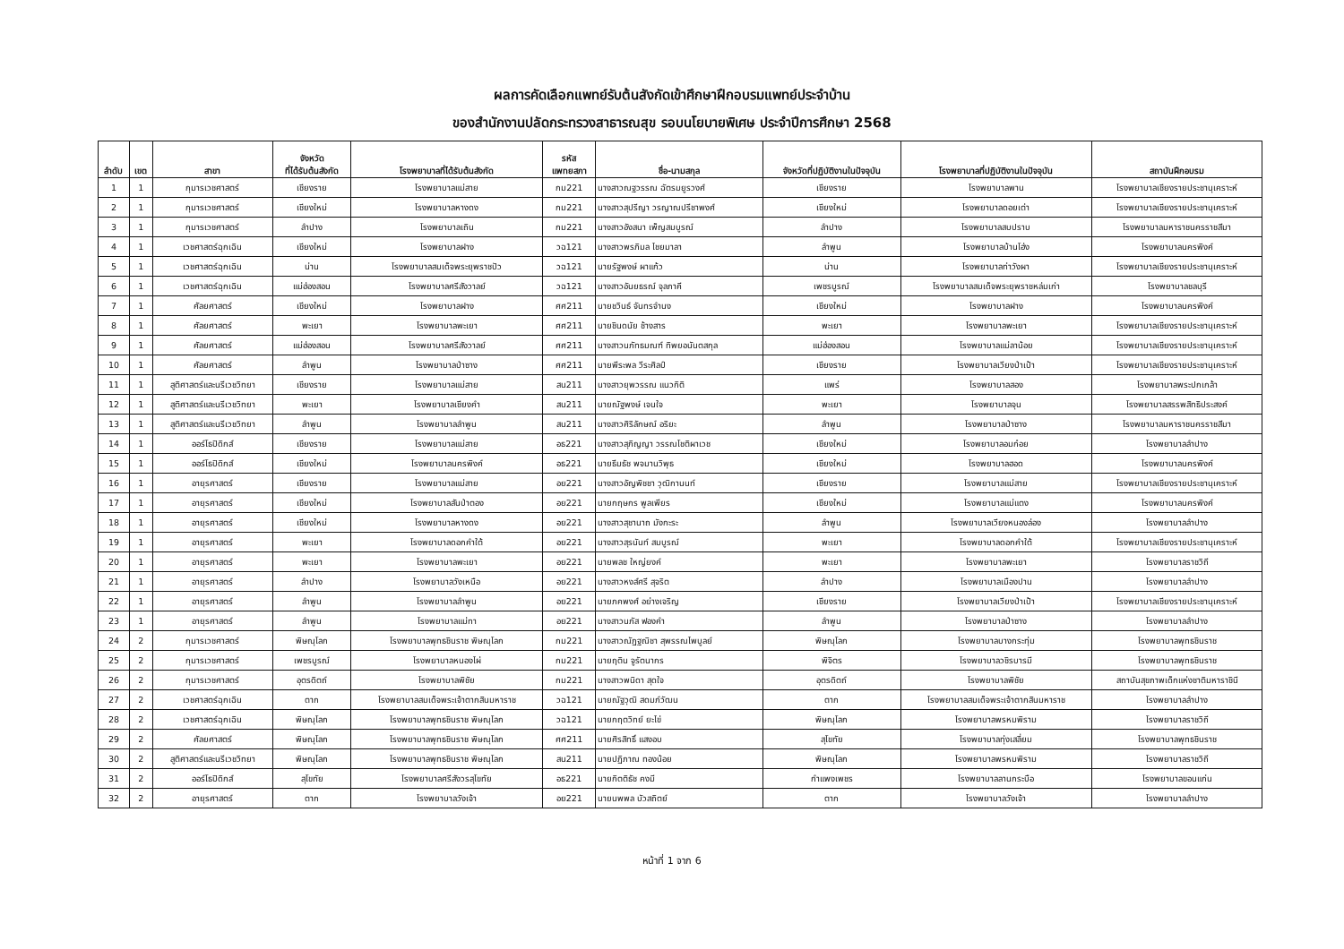ผลการคัดเลือกแพทย์รับต้นสังกัดเข้าศึกษาฝึกอบรมแพทย์ประจำบ้าน
ของสำนักงานปลัดกระทรวงสาธารณสุข รอบนโยบายพิเศษ ประจำปีการศึกษา 2568
| ลำดับ | เขต | สาขา | จังหวัด ที่ได้รับต้นสังกัด | โรงพยาบาลที่ได้รับต้นสังกัด | รหัส แพทยสภา | ชื่อ-นามสกุล | จังหวัดที่ปฏิบัติงานในปัจจุบัน | โรงพยาบาลที่ปฏิบัติงานในปัจจุบัน | สถาบันฝึกอบรม |
| --- | --- | --- | --- | --- | --- | --- | --- | --- | --- |
| 1 | 1 | กุมารเวชศาสตร์ | เชียงราย | โรงพยาบาลแม่สาย | กม221 | นางสาวณฐวรรณ ฉัตรมยูรวงศ์ | เชียงราย | โรงพยาบาลพาน | โรงพยาบาลเชียงรายประชานุเคราะห์ |
| 2 | 1 | กุมารเวชศาสตร์ | เชียงใหม่ | โรงพยาบาลหางดง | กม221 | นางสาวสุปรีญา วรญาณปรีชาพงศ์ | เชียงใหม่ | โรงพยาบาลดอยเต่า | โรงพยาบาลเชียงรายประชานุเคราะห์ |
| 3 | 1 | กุมารเวชศาสตร์ | ลำปาง | โรงพยาบาลเถิน | กม221 | นางสาวอังสนา เพ็ญสมบูรณ์ | ลำปาง | โรงพยาบาลสบปราบ | โรงพยาบาลมหาราชนครราชสีมา |
| 4 | 1 | เวชศาสตร์ฉุกเฉิน | เชียงใหม่ | โรงพยาบาลฝาง | วฉ121 | นางสาวพรภิมล ไชยมาลา | ลำพูน | โรงพยาบาลบ้านโฮ่ง | โรงพยาบาลนครพิงค์ |
| 5 | 1 | เวชศาสตร์ฉุกเฉิน | น่าน | โรงพยาบาลสมเด็จพระยุพราชปัว | วฉ121 | นายรัฐพงษ์ ผาแก้ว | น่าน | โรงพยาบาลท่าวังผา | โรงพยาบาลเชียงรายประชานุเคราะห์ |
| 6 | 1 | เวชศาสตร์ฉุกเฉิน | แม่ฮ่องสอน | โรงพยาบาลศรีสังวาลย์ | วฉ121 | นางสาวอันยธรณ์ จุลภาคี | เพชรบูรณ์ | โรงพยาบาลสมเด็จพระยุพราชหล่มเก่า | โรงพยาบาลชลบุรี |
| 7 | 1 | ศัลยศาสตร์ | เชียงใหม่ | โรงพยาบาลฝาง | ศศ211 | นายชวินธ์ จันทรจำนง | เชียงใหม่ | โรงพยาบาลฝาง | โรงพยาบาลนครพิงค์ |
| 8 | 1 | ศัลยศาสตร์ | พะเยา | โรงพยาบาลพะเยา | ศศ211 | นายชินดนัย ช้างสาร | พะเยา | โรงพยาบาลพะเยา | โรงพยาบาลเชียงรายประชานุเคราะห์ |
| 9 | 1 | ศัลยศาสตร์ | แม่ฮ่องสอน | โรงพยาบาลศรีสังวาลย์ | ศศ211 | นางสาวนภัทธมณฑ์ ทิพยอนันตสกุล | แม่ฮ่องสอน | โรงพยาบาลแม่ลาน้อย | โรงพยาบาลเชียงรายประชานุเคราะห์ |
| 10 | 1 | ศัลยศาสตร์ | ลำพูน | โรงพยาบาลป่าซาง | ศศ211 | นายพีระพล วีระศิลป์ | เชียงราย | โรงพยาบาลเวียงป่าเป้า | โรงพยาบาลเชียงรายประชานุเคราะห์ |
| 11 | 1 | สูติศาสตร์และนรีเวชวิทยา | เชียงราย | โรงพยาบาลแม่สาย | สน211 | นางสาวยุพวรรณ แนวกิติ | แพร่ | โรงพยาบาลสอง | โรงพยาบาลพระปกเกล้า |
| 12 | 1 | สูติศาสตร์และนรีเวชวิทยา | พะเยา | โรงพยาบาลเชียงคำ | สน211 | นายณัฐพงษ์ เจนใจ | พะเยา | โรงพยาบาลจุน | โรงพยาบาลสรรพสิทธิประสงค์ |
| 13 | 1 | สูติศาสตร์และนรีเวชวิทยา | ลำพูน | โรงพยาบาลลำพูน | สน211 | นางสาวศิริลักษณ์ อริยะ | ลำพูน | โรงพยาบาลป่าซาง | โรงพยาบาลมหาราชนครราชสีมา |
| 14 | 1 | ออร์โธปิดิกส์ | เชียงราย | โรงพยาบาลแม่สาย | อธ221 | นางสาวสุภิญญา วรรณโชติผาเวช | เชียงใหม่ | โรงพยาบาลอมก๋อย | โรงพยาบาลลำปาง |
| 15 | 1 | ออร์โธปิดิกส์ | เชียงใหม่ | โรงพยาบาลนครพิงค์ | อธ221 | นายธีมธัช พจมานวิพุธ | เชียงใหม่ | โรงพยาบาลฮอด | โรงพยาบาลนครพิงค์ |
| 16 | 1 | อายุรศาสตร์ | เชียงราย | โรงพยาบาลแม่สาย | อย221 | นางสาวอัญพิชชา วุฒิกานนท์ | เชียงราย | โรงพยาบาลแม่สาย | โรงพยาบาลเชียงรายประชานุเคราะห์ |
| 17 | 1 | อายุรศาสตร์ | เชียงใหม่ | โรงพยาบาลสันป่าตอง | อย221 | นายกฤษกร พูลเพียร | เชียงใหม่ | โรงพยาบาลแม่แตง | โรงพยาบาลนครพิงค์ |
| 18 | 1 | อายุรศาสตร์ | เชียงใหม่ | โรงพยาบาลหางดง | อย221 | นางสาวสุชานาถ มังกะระ | ลำพูน | โรงพยาบาลเวียงหนองล่อง | โรงพยาบาลลำปาง |
| 19 | 1 | อายุรศาสตร์ | พะเยา | โรงพยาบาลดอกคำใต้ | อย221 | นางสาวสุรนันท์ สมบูรณ์ | พะเยา | โรงพยาบาลดอกคำใต้ | โรงพยาบาลเชียงรายประชานุเคราะห์ |
| 20 | 1 | อายุรศาสตร์ | พะเยา | โรงพยาบาลพะเยา | อย221 | นายพลช ใหญ่ยงค์ | พะเยา | โรงพยาบาลพะเยา | โรงพยาบาลราชวิถี |
| 21 | 1 | อายุรศาสตร์ | ลำปาง | โรงพยาบาลวังเหนือ | อย221 | นางสาวหงส์ศรี สุจริต | ลำปาง | โรงพยาบาลเมืองปาน | โรงพยาบาลลำปาง |
| 22 | 1 | อายุรศาสตร์ | ลำพูน | โรงพยาบาลลำพูน | อย221 | นายภคพงศ์ อย่างเจริญ | เชียงราย | โรงพยาบาลเวียงป่าเป้า | โรงพยาบาลเชียงรายประชานุเคราะห์ |
| 23 | 1 | อายุรศาสตร์ | ลำพูน | โรงพยาบาลแม่ทา | อย221 | นางสาวนภัส ฟองคำ | ลำพูน | โรงพยาบาลป่าซาง | โรงพยาบาลลำปาง |
| 24 | 2 | กุมารเวชศาสตร์ | พิษณุโลก | โรงพยาบาลพุทธชินราช พิษณุโลก | กม221 | นางสาวณัฏฐณิชา สุพรรณไพบูลย์ | พิษณุโลก | โรงพยาบาลบางกระทุ่ม | โรงพยาบาลพุทธชินราช |
| 25 | 2 | กุมารเวชศาสตร์ | เพชรบูรณ์ | โรงพยาบาลหนองไผ่ | กม221 | นายฤติน จูรัตนากร | พิจิตร | โรงพยาบาลวชิรบารมี | โรงพยาบาลพุทธชินราช |
| 26 | 2 | กุมารเวชศาสตร์ | อุตรดิตถ์ | โรงพยาบาลพิชัย | กม221 | นางสาวพนิดา สุดใจ | อุตรดิตถ์ | โรงพยาบาลพิชัย | สถาบันสุขภาพเด็กแห่งชาติมหาราชินี |
| 27 | 2 | เวชศาสตร์ฉุกเฉิน | ตาก | โรงพยาบาลสมเด็จพระเจ้าตากสินมหาราช | วฉ121 | นายณัฐวุฒิ สดมภ์วัฒน | ตาก | โรงพยาบาลสมเด็จพระเจ้าตากสินมหาราช | โรงพยาบาลลำปาง |
| 28 | 2 | เวชศาสตร์ฉุกเฉิน | พิษณุโลก | โรงพยาบาลพุทธชินราช พิษณุโลก | วฉ121 | นายกฤตวิทย์ ยะไข่ | พิษณุโลก | โรงพยาบาลพรหมพิราม | โรงพยาบาลราชวิถี |
| 29 | 2 | ศัลยศาสตร์ | พิษณุโลก | โรงพยาบาลพุทธชินราช พิษณุโลก | ศศ211 | นายศิรสิทธิ์ แสงอบ | สุโขทัย | โรงพยาบาลทุ่งเสลี่ยม | โรงพยาบาลพุทธชินราช |
| 30 | 2 | สูติศาสตร์และนรีเวชวิทยา | พิษณุโลก | โรงพยาบาลพุทธชินราช พิษณุโลก | สน211 | นายปฏิภาณ ทองน้อย | พิษณุโลก | โรงพยาบาลพรหมพิราม | โรงพยาบาลราชวิถี |
| 31 | 2 | ออร์โธปิดิกส์ | สุโขทัย | โรงพยาบาลศรีสังวรสุโขทัย | อธ221 | นายกิตติธัช คงมี | กำแพงเพชร | โรงพยาบาลลานกระบือ | โรงพยาบาลขอนแก่น |
| 32 | 2 | อายุรศาสตร์ | ตาก | โรงพยาบาลวังเจ้า | อย221 | นายนพพล บัวสถิตย์ | ตาก | โรงพยาบาลวังเจ้า | โรงพยาบาลลำปาง |
หน้าที่ 1 จาก 6